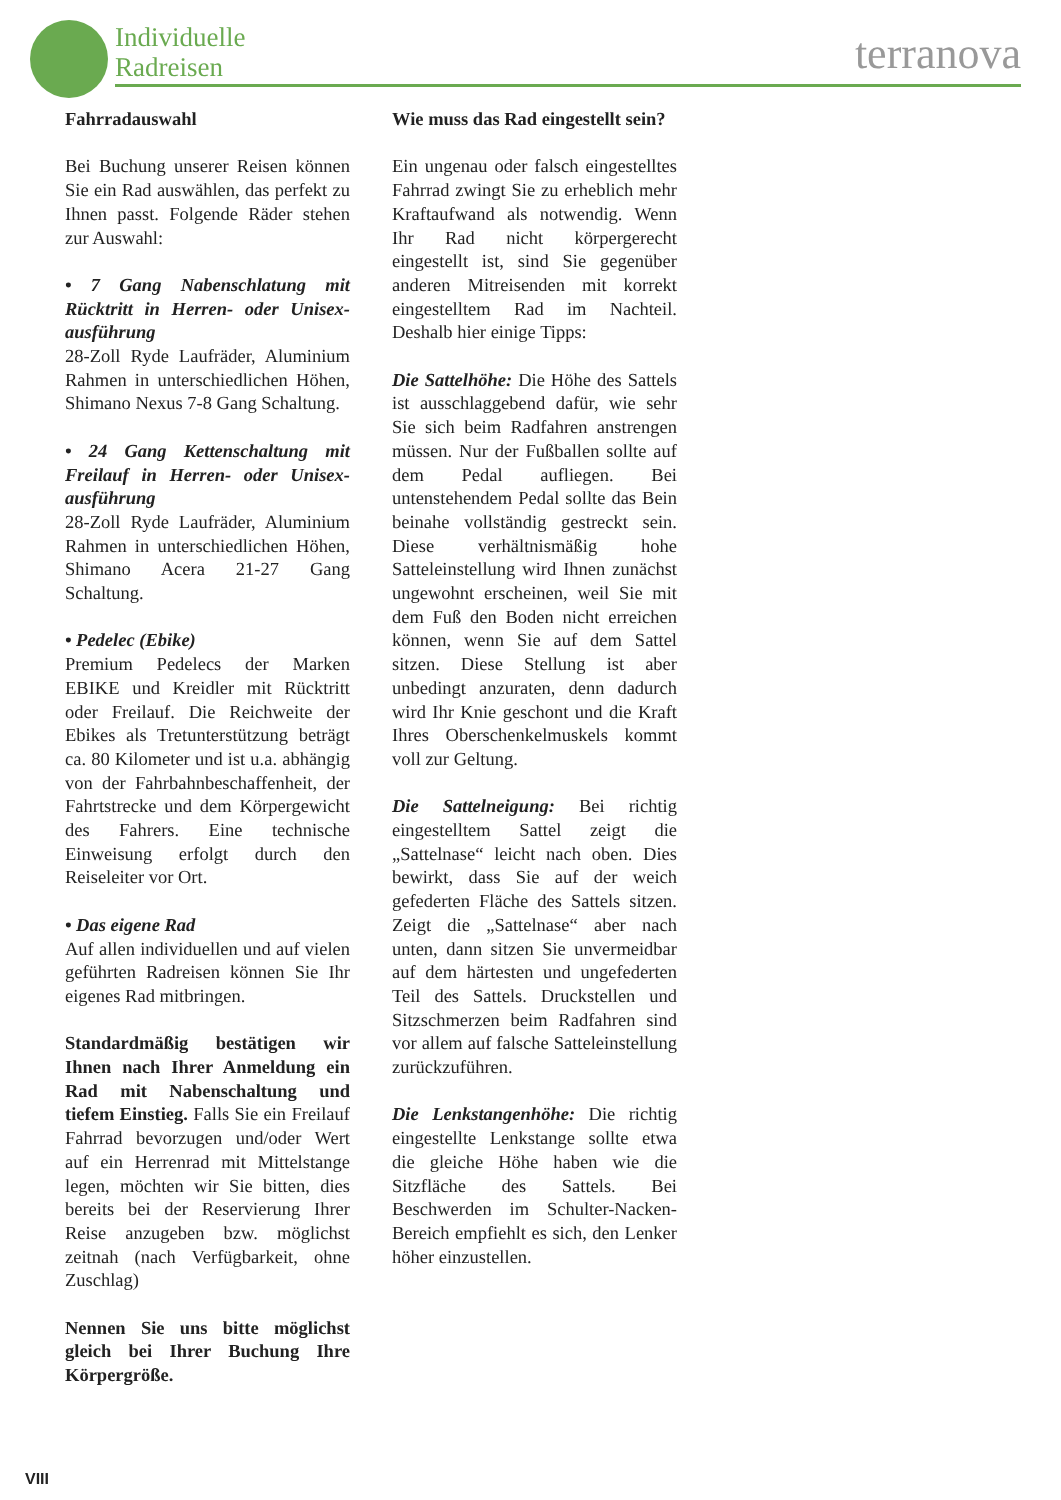Individuelle
Radreisen
terranova
Fahrradauswahl
Bei Buchung unserer Reisen können Sie ein Rad auswählen, das perfekt zu Ihnen passt. Folgende Räder stehen zur Auswahl:
• 7 Gang Nabenschlatung mit Rücktritt in Herren- oder Unisex­ausführung
28-Zoll Ryde Laufräder, Aluminium Rahmen in unterschiedlichen Höhen, Shimano Nexus 7-8 Gang Schaltung.
• 24 Gang Kettenschaltung mit Freilauf in Herren- oder Unisex­ausführung
28-Zoll Ryde Laufräder, Aluminium Rahmen in unterschiedlichen Höhen, Shimano Acera 21-27 Gang Schaltung.
• Pedelec (Ebike)
Premium Pedelecs der Marken EBIKE und Kreidler mit Rücktritt oder Freilauf. Die Reichweite der Ebikes als Tretunterstützung beträgt ca. 80 Kilometer und ist u.a. abhängig von der Fahrbahnbeschaffenheit, der Fahrtstrecke und dem Körpergewicht des Fahrers. Eine technische Einweisung erfolgt durch den Reiseleiter vor Ort.
• Das eigene Rad
Auf allen individuellen und auf vielen geführten Radreisen können Sie Ihr eigenes Rad mitbringen.
Standardmäßig bestätigen wir Ihnen nach Ihrer Anmeldung ein Rad mit Nabenschaltung und tiefem Einstieg. Falls Sie ein Freilauf Fahrrad bevorzugen und/oder Wert auf ein Herrenrad mit Mittelstange legen, möchten wir Sie bitten, dies bereits bei der Reservierung Ihrer Reise anzugeben bzw. möglichst zeitnah (nach Verfügbarkeit, ohne Zuschlag)
Nennen Sie uns bitte möglichst gleich bei Ihrer Buchung Ihre Körpergröße.
Wie muss das Rad eingestellt sein?
Ein ungenau oder falsch eingestelltes Fahrrad zwingt Sie zu erheblich mehr Kraftaufwand als notwendig. Wenn Ihr Rad nicht körpergerecht eingestellt ist, sind Sie gegenüber anderen Mitreisenden mit korrekt eingestelltem Rad im Nachteil. Deshalb hier einige Tipps:
Die Sattelhöhe: Die Höhe des Sattels ist ausschlaggebend dafür, wie sehr Sie sich beim Radfahren anstrengen müssen. Nur der Fußballen sollte auf dem Pedal aufliegen. Bei untenstehendem Pedal sollte das Bein beinahe vollständig gestreckt sein. Diese verhältnismäßig hohe Satteleinstellung wird Ihnen zunächst ungewohnt erscheinen, weil Sie mit dem Fuß den Boden nicht erreichen können, wenn Sie auf dem Sattel sitzen. Diese Stellung ist aber unbedingt anzuraten, denn dadurch wird Ihr Knie geschont und die Kraft Ihres Oberschenkelmuskels kommt voll zur Geltung.
Die Sattelneigung: Bei richtig eingestelltem Sattel zeigt die „Sattelnase“ leicht nach oben. Dies bewirkt, dass Sie auf der weich gefederten Fläche des Sattels sitzen. Zeigt die „Sattelnase“ aber nach unten, dann sitzen Sie unvermeidbar auf dem härtesten und ungefederten Teil des Sattels. Druckstellen und Sitzschmerzen beim Radfahren sind vor allem auf falsche Satteleinstellung zurückzuführen.
Die Lenkstangenhöhe: Die richtig eingestellte Lenkstange sollte etwa die gleiche Höhe haben wie die Sitzfläche des Sattels. Bei Beschwerden im Schulter-Nacken-Bereich empfiehlt es sich, den Lenker höher einzustellen.
VIII